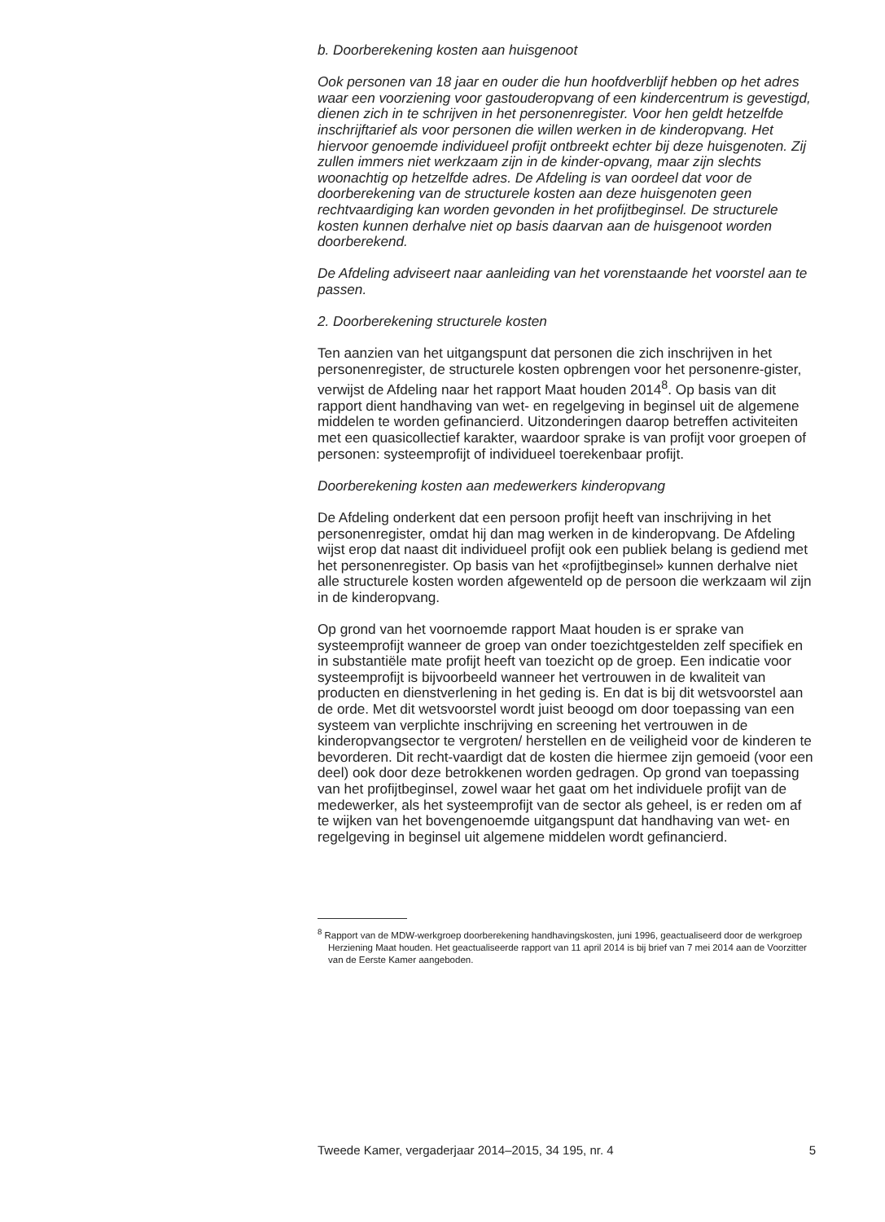b. Doorberekening kosten aan huisgenoot
Ook personen van 18 jaar en ouder die hun hoofdverblijf hebben op het adres waar een voorziening voor gastouderopvang of een kindercentrum is gevestigd, dienen zich in te schrijven in het personenregister. Voor hen geldt hetzelfde inschrijftarief als voor personen die willen werken in de kinderopvang. Het hiervoor genoemde individueel profijt ontbreekt echter bij deze huisgenoten. Zij zullen immers niet werkzaam zijn in de kinder-opvang, maar zijn slechts woonachtig op hetzelfde adres. De Afdeling is van oordeel dat voor de doorberekening van de structurele kosten aan deze huisgenoten geen rechtvaardiging kan worden gevonden in het profijtbeginsel. De structurele kosten kunnen derhalve niet op basis daarvan aan de huisgenoot worden doorberekend.
De Afdeling adviseert naar aanleiding van het vorenstaande het voorstel aan te passen.
2. Doorberekening structurele kosten
Ten aanzien van het uitgangspunt dat personen die zich inschrijven in het personenregister, de structurele kosten opbrengen voor het personenre-gister, verwijst de Afdeling naar het rapport Maat houden 2014<sup>8</sup>. Op basis van dit rapport dient handhaving van wet- en regelgeving in beginsel uit de algemene middelen te worden gefinancierd. Uitzonderingen daarop betreffen activiteiten met een quasicollectief karakter, waardoor sprake is van profijt voor groepen of personen: systeemprofijt of individueel toerekenbaar profijt.
Doorberekening kosten aan medewerkers kinderopvang
De Afdeling onderkent dat een persoon profijt heeft van inschrijving in het personenregister, omdat hij dan mag werken in de kinderopvang. De Afdeling wijst erop dat naast dit individueel profijt ook een publiek belang is gediend met het personenregister. Op basis van het «profijtbeginsel» kunnen derhalve niet alle structurele kosten worden afgewenteld op de persoon die werkzaam wil zijn in de kinderopvang.
Op grond van het voornoemde rapport Maat houden is er sprake van systeemprofijt wanneer de groep van onder toezichtgestelden zelf specifiek en in substantiële mate profijt heeft van toezicht op de groep. Een indicatie voor systeemprofijt is bijvoorbeeld wanneer het vertrouwen in de kwaliteit van producten en dienstverlening in het geding is. En dat is bij dit wetsvoorstel aan de orde. Met dit wetsvoorstel wordt juist beoogd om door toepassing van een systeem van verplichte inschrijving en screening het vertrouwen in de kinderopvangsector te vergroten/ herstellen en de veiligheid voor de kinderen te bevorderen. Dit recht-vaardigt dat de kosten die hiermee zijn gemoeid (voor een deel) ook door deze betrokkenen worden gedragen. Op grond van toepassing van het profijtbeginsel, zowel waar het gaat om het individuele profijt van de medewerker, als het systeemprofijt van de sector als geheel, is er reden om af te wijken van het bovengenoemde uitgangspunt dat handhaving van wet- en regelgeving in beginsel uit algemene middelen wordt gefinancierd.
<sup>8</sup> Rapport van de MDW-werkgroep doorberekening handhavingskosten, juni 1996, geactualiseerd door de werkgroep Herziening Maat houden. Het geactualiseerde rapport van 11 april 2014 is bij brief van 7 mei 2014 aan de Voorzitter van de Eerste Kamer aangeboden.
Tweede Kamer, vergaderjaar 2014–2015, 34 195, nr. 4 5